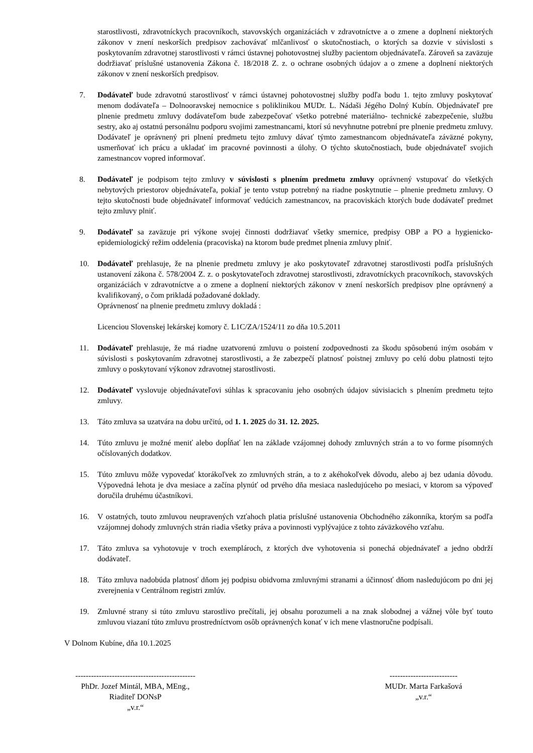starostlivosti, zdravotníckych pracovníkoch, stavovských organizáciách v zdravotníctve a o zmene a doplnení niektorých zákonov v znení neskorších predpisov zachovávať mlčanlivosť o skutočnostiach, o ktorých sa dozvie v súvislosti s poskytovaním zdravotnej starostlivosti v rámci ústavnej pohotovostnej služby pacientom objednávateľa. Zároveň sa zaväzuje dodržiavať príslušné ustanovenia Zákona č. 18/2018 Z. z. o ochrane osobných údajov a o zmene a doplnení niektorých zákonov v znení neskorších predpisov.
7. Dodávateľ bude zdravotnú starostlivosť v rámci ústavnej pohotovostnej služby podľa bodu 1. tejto zmluvy poskytovať menom dodávateľa – Dolnooravskej nemocnice s poliklinikou MUDr. L. Nádaši Jégého Dolný Kubín. Objednávateľ pre plnenie predmetu zmluvy dodávateľom bude zabezpečovať všetko potrebné materiálno- technické zabezpečenie, službu sestry, ako aj ostatnú personálnu podporu svojimi zamestnancami, ktorí sú nevyhnutne potrební pre plnenie predmetu zmluvy. Dodávateľ je oprávnený pri plnení predmetu tejto zmluvy dávať týmto zamestnancom objednávateľa záväzné pokyny, usmerňovať ich prácu a ukladať im pracovné povinnosti a úlohy. O týchto skutočnostiach, bude objednávateľ svojich zamestnancov vopred informovať.
8. Dodávateľ je podpisom tejto zmluvy v súvislosti s plnením predmetu zmluvy oprávnený vstupovať do všetkých nebytových priestorov objednávateľa, pokiaľ je tento vstup potrebný na riadne poskytnutie – plnenie predmetu zmluvy. O tejto skutočnosti bude objednávateľ informovať vedúcich zamestnancov, na pracoviskách ktorých bude dodávateľ predmet tejto zmluvy plniť.
9. Dodávateľ sa zaväzuje pri výkone svojej činnosti dodržiavať všetky smernice, predpisy OBP a PO a hygienicko-epidemiologický režim oddelenia (pracoviska) na ktorom bude predmet plnenia zmluvy plniť.
10. Dodávateľ prehlasuje, že na plnenie predmetu zmluvy je ako poskytovateľ zdravotnej starostlivosti podľa príslušných ustanovení zákona č. 578/2004 Z. z. o poskytovateľoch zdravotnej starostlivosti, zdravotníckych pracovníkoch, stavovských organizáciách v zdravotníctve a o zmene a doplnení niektorých zákonov v znení neskorších predpisov plne oprávnený a kvalifikovaný, o čom prikladá požadované doklady.
Oprávnenosť na plnenie predmetu zmluvy dokladá :
Licenciou Slovenskej lekárskej komory č. L1C/ZA/1524/11 zo dňa 10.5.2011
11. Dodávateľ prehlasuje, že má riadne uzatvorenú zmluvu o poistení zodpovednosti za škodu spôsobenú iným osobám v súvislosti s poskytovaním zdravotnej starostlivosti, a že zabezpečí platnosť poistnej zmluvy po celú dobu platnosti tejto zmluvy o poskytovaní výkonov zdravotnej starostlivosti.
12. Dodávateľ vyslovuje objednávateľovi súhlas k spracovaniu jeho osobných údajov súvisiacich s plnením predmetu tejto zmluvy.
13. Táto zmluva sa uzatvára na dobu určitú, od 1. 1. 2025 do 31. 12. 2025.
14. Túto zmluvu je možné meniť alebo dopĺňať len na základe vzájomnej dohody zmluvných strán a to vo forme písomných očíslovaných dodatkov.
15. Túto zmluvu môže vypovedať ktorákoľvek zo zmluvných strán, a to z akéhokoľvek dôvodu, alebo aj bez udania dôvodu. Výpovedná lehota je dva mesiace a začína plynúť od prvého dňa mesiaca nasledujúceho po mesiaci, v ktorom sa výpoveď doručila druhému účastníkovi.
16. V ostatných, touto zmluvou neupravených vzťahoch platia príslušné ustanovenia Obchodného zákonníka, ktorým sa podľa vzájomnej dohody zmluvných strán riadia všetky práva a povinnosti vyplývajúce z tohto záväzkového vzťahu.
17. Táto zmluva sa vyhotovuje v troch exemplároch, z ktorých dve vyhotovenia si ponechá objednávateľ a jedno obdrží dodávateľ.
18. Táto zmluva nadobúda platnosť dňom jej podpisu obidvoma zmluvnými stranami a účinnosť dňom nasledujúcom po dni jej zverejnenia v Centrálnom registri zmlúv.
19. Zmluvné strany si túto zmluvu starostlivo prečítali, jej obsahu porozumeli a na znak slobodnej a vážnej vôle byť touto zmluvou viazaní túto zmluvu prostredníctvom osôb oprávnených konať v ich mene vlastnoručne podpísali.
V Dolnom Kubíne, dňa 10.1.2025
----------------------------------------------
PhDr. Jozef Mintál, MBA, MEng.,
Riaditeľ DONsP
„v.r.“
--------------------------
MUDr. Marta Farkašová
„v.r.“